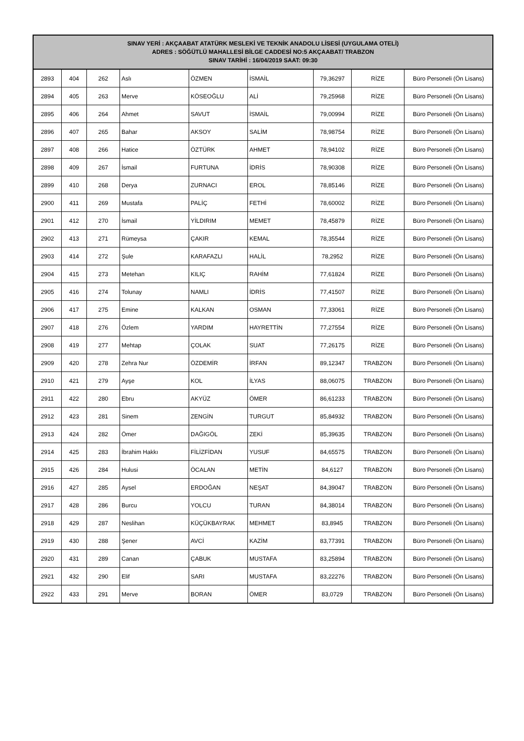| SINAV YERİ : AKÇAABAT ATATÜRK MESLEKİ VE TEKNİK ANADOLU LİSESİ (UYGULAMA OTELİ) ADRES : SÖĞÜTLÜ MAHALLESİ BİLGE CADDESİ NO:5 AKÇAABAT/ TRABZON SINAV TARİHİ : 16/04/2019 SAAT: 09:30 | | | | | | | | |
| --- | --- | --- | --- | --- | --- | --- | --- | --- |
| 2893 | 404 | 262 | Aslı | ÖZMEN | İSMAİL | 79,36297 | RİZE | Büro Personeli (Ön Lisans) |
| 2894 | 405 | 263 | Merve | KÖSEOĞLU | ALİ | 79,25968 | RİZE | Büro Personeli (Ön Lisans) |
| 2895 | 406 | 264 | Ahmet | SAVUT | İSMAİL | 79,00994 | RİZE | Büro Personeli (Ön Lisans) |
| 2896 | 407 | 265 | Bahar | AKSOY | SALİM | 78,98754 | RİZE | Büro Personeli (Ön Lisans) |
| 2897 | 408 | 266 | Hatice | ÖZTÜRK | AHMET | 78,94102 | RİZE | Büro Personeli (Ön Lisans) |
| 2898 | 409 | 267 | İsmail | FURTUNA | İDRİS | 78,90308 | RİZE | Büro Personeli (Ön Lisans) |
| 2899 | 410 | 268 | Derya | ZURNACI | EROL | 78,85146 | RİZE | Büro Personeli (Ön Lisans) |
| 2900 | 411 | 269 | Mustafa | PALİÇ | FETHİ | 78,60002 | RİZE | Büro Personeli (Ön Lisans) |
| 2901 | 412 | 270 | İsmail | YİLDIRIM | MEMET | 78,45879 | RİZE | Büro Personeli (Ön Lisans) |
| 2902 | 413 | 271 | Rümeysa | ÇAKIR | KEMAL | 78,35544 | RİZE | Büro Personeli (Ön Lisans) |
| 2903 | 414 | 272 | Şule | KARAFAZLI | HALİL | 78,2952 | RİZE | Büro Personeli (Ön Lisans) |
| 2904 | 415 | 273 | Metehan | KILIÇ | RAHİM | 77,61824 | RİZE | Büro Personeli (Ön Lisans) |
| 2905 | 416 | 274 | Tolunay | NAMLI | İDRİS | 77,41507 | RİZE | Büro Personeli (Ön Lisans) |
| 2906 | 417 | 275 | Emine | KALKAN | OSMAN | 77,33061 | RİZE | Büro Personeli (Ön Lisans) |
| 2907 | 418 | 276 | Özlem | YARDIM | HAYRETTİN | 77,27554 | RİZE | Büro Personeli (Ön Lisans) |
| 2908 | 419 | 277 | Mehtap | ÇOLAK | SUAT | 77,26175 | RİZE | Büro Personeli (Ön Lisans) |
| 2909 | 420 | 278 | Zehra Nur | ÖZDEMİR | İRFAN | 89,12347 | TRABZON | Büro Personeli (Ön Lisans) |
| 2910 | 421 | 279 | Ayşe | KOL | İLYAS | 88,06075 | TRABZON | Büro Personeli (Ön Lisans) |
| 2911 | 422 | 280 | Ebru | AKYÜZ | ÖMER | 86,61233 | TRABZON | Büro Personeli (Ön Lisans) |
| 2912 | 423 | 281 | Sinem | ZENGİN | TURGUT | 85,84932 | TRABZON | Büro Personeli (Ön Lisans) |
| 2913 | 424 | 282 | Ömer | DAĞIGÖL | ZEKİ | 85,39635 | TRABZON | Büro Personeli (Ön Lisans) |
| 2914 | 425 | 283 | İbrahim Hakkı | FİLİZFİDAN | YUSUF | 84,65575 | TRABZON | Büro Personeli (Ön Lisans) |
| 2915 | 426 | 284 | Hulusi | ÖCALAN | METİN | 84,6127 | TRABZON | Büro Personeli (Ön Lisans) |
| 2916 | 427 | 285 | Aysel | ERDOĞAN | NEŞAT | 84,39047 | TRABZON | Büro Personeli (Ön Lisans) |
| 2917 | 428 | 286 | Burcu | YOLCU | TURAN | 84,38014 | TRABZON | Büro Personeli (Ön Lisans) |
| 2918 | 429 | 287 | Neslihan | KÜÇÜKBAYRAK | MEHMET | 83,8945 | TRABZON | Büro Personeli (Ön Lisans) |
| 2919 | 430 | 288 | Şener | AVCİ | KAZİM | 83,77391 | TRABZON | Büro Personeli (Ön Lisans) |
| 2920 | 431 | 289 | Canan | ÇABUK | MUSTAFA | 83,25894 | TRABZON | Büro Personeli (Ön Lisans) |
| 2921 | 432 | 290 | Elif | SARI | MUSTAFA | 83,22276 | TRABZON | Büro Personeli (Ön Lisans) |
| 2922 | 433 | 291 | Merve | BORAN | ÖMER | 83,0729 | TRABZON | Büro Personeli (Ön Lisans) |